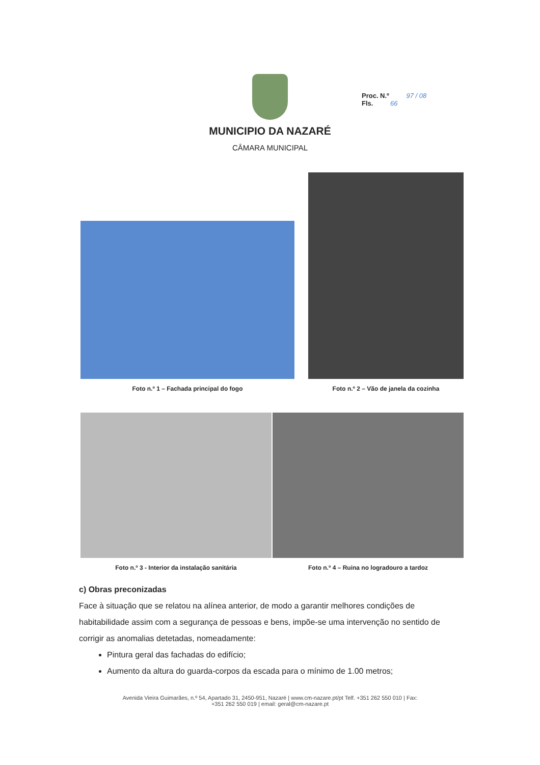Proc. N.º 97 / 08
Fls. 66
MUNICIPIO DA NAZARÉ
CÂMARA MUNICIPAL
Foto n.º 1 – Fachada principal do fogo
Foto n.º 2 – Vão de janela da cozinha
Foto n.º 3 - Interior da instalação sanitária
Foto n.º 4 – Ruina no logradouro a tardoz
c) Obras preconizadas
Face à situação que se relatou na alínea anterior, de modo a garantir melhores condições de habitabilidade assim com a segurança de pessoas e bens, impõe-se uma intervenção no sentido de corrigir as anomalias detetadas, nomeadamente:
Pintura geral das fachadas do edifício;
Aumento da altura do guarda-corpos da escada para o mínimo de 1.00 metros;
Avenida Vieira Guimarães, n.º 54, Apartado 31, 2450-951, Nazaré | www.cm-nazare.pt/pt Telf. +351 262 550 010 | Fax:
+351 262 550 019 | email: geral@cm-nazare.pt